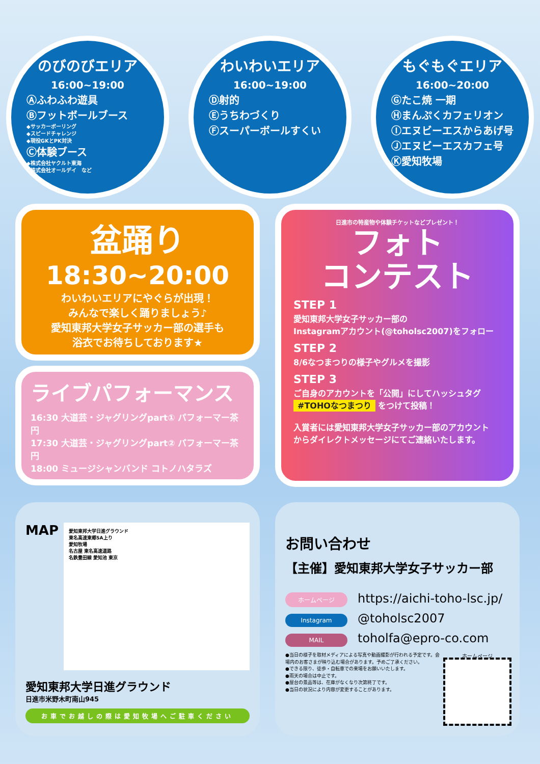のびのびエリア
16:00~19:00
Ⓐふわふわ遊具
Ⓑフットボールブース
◆サッカーボーリング
◆スピードチャレンジ
◆現役GKとPK対決
Ⓒ体験ブース
◆株式会社ヤクルト東海
◆株式会社オールデイ　など
わいわいエリア
16:00~19:00
Ⓓ射的
Ⓔうちわづくり
Ⓕスーパーボールすくい
もぐもぐエリア
16:00~20:00
Ⓖたこ焼 一期
Ⓗまんぷくカフェリオン
Ⓘエヌビーエスからあげ号
Ⓙエヌビーエスカフェ号
Ⓚ愛知牧場
盆踊り
18:30~20:00
わいわいエリアにやぐらが出現！
みんなで楽しく踊りましょう♪
愛知東邦大学女子サッカー部の選手も
浴衣でお待ちしております★
ライブパフォーマンス
16:30 大道芸・ジャグリングpart① パフォーマー茶円
17:30 大道芸・ジャグリングpart② パフォーマー茶円
18:00 ミュージシャンバンド コトノハタラズ
日進市の特産物や体験チケットなどプレゼント！
フォト
コンテスト
STEP 1
愛知東邦大学女子サッカー部の
Instagramアカウント(@toholsc2007)をフォロー
STEP 2
8/6なつまつりの様子やグルメを撮影
STEP 3
ご自身のアカウントを「公開」にしてハッシュタグ
#TOHOなつまつり をつけて投稿！
入賞者には愛知東邦大学女子サッカー部のアカウント
からダイレクトメッセージにてご連絡いたします。
MAP
愛知東邦大学日進グラウンド
東名高速東郷SA上り
愛知牧場
名古屋 東名高速道路
名鉄豊田線 愛知池 東京
愛知東邦大学日進グラウンド
日進市米野木町南山945
お車でお越しの際は愛知牧場へご駐車ください
お問い合わせ
【主催】愛知東邦大学女子サッカー部
ホームページ https://aichi-toho-lsc.jp/
Instagram @toholsc2007
MAIL toholfa@epro-co.com
●当日の様子を取材メディアによる写真や動画撮影が行われる予定です。会場内のお客さまが映り込む場合があります。予めご了承ください。
●できる限り、徒歩・自転車での来場をお願いいたします。
●雨天の場合は中止です。
●屋台の景品等は、在庫がなくなり次第終了です。
●当日の状況により内容が変更することがあります。
ホームページ